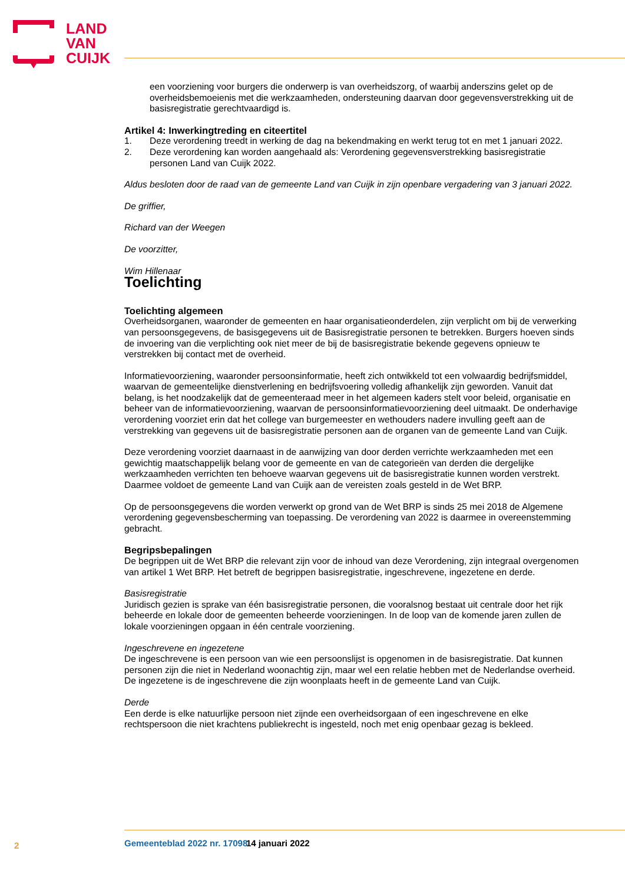LAND
VAN
CUIJK
een voorziening voor burgers die onderwerp is van overheidszorg, of waarbij anderszins gelet op de overheidsbemoeienis met die werkzaamheden, ondersteuning daarvan door gegevensverstrekking uit de basisregistratie gerechtvaardigd is.
Artikel 4: Inwerkingtreding en citeertitel
1. Deze verordening treedt in werking de dag na bekendmaking en werkt terug tot en met 1 januari 2022.
2. Deze verordening kan worden aangehaald als: Verordening gegevensverstrekking basisregistratie personen Land van Cuijk 2022.
Aldus besloten door de raad van de gemeente Land van Cuijk in zijn openbare vergadering van 3 januari 2022.
De griffier,
Richard van der Weegen
De voorzitter,
Wim Hillenaar
Toelichting
Toelichting algemeen
Overheidsorganen, waaronder de gemeenten en haar organisatieonderdelen, zijn verplicht om bij de verwerking van persoonsgegevens, de basisgegevens uit de Basisregistratie personen te betrekken. Burgers hoeven sinds de invoering van die verplichting ook niet meer de bij de basisregistratie bekende gegevens opnieuw te verstrekken bij contact met de overheid.
Informatievoorziening, waaronder persoonsinformatie, heeft zich ontwikkeld tot een volwaardig bedrijfsmiddel, waarvan de gemeentelijke dienstverlening en bedrijfsvoering volledig afhankelijk zijn geworden. Vanuit dat belang, is het noodzakelijk dat de gemeenteraad meer in het algemeen kaders stelt voor beleid, organisatie en beheer van de informatievoorziening, waarvan de persoonsinformatievoorziening deel uitmaakt. De onderhavige verordening voorziet erin dat het college van burgemeester en wethouders nadere invulling geeft aan de verstrekking van gegevens uit de basisregistratie personen aan de organen van de gemeente Land van Cuijk.
Deze verordening voorziet daarnaast in de aanwijzing van door derden verrichte werkzaamheden met een gewichtig maatschappelijk belang voor de gemeente en van de categorieën van derden die dergelijke werkzaamheden verrichten ten behoeve waarvan gegevens uit de basisregistratie kunnen worden verstrekt. Daarmee voldoet de gemeente Land van Cuijk aan de vereisten zoals gesteld in de Wet BRP.
Op de persoonsgegevens die worden verwerkt op grond van de Wet BRP is sinds 25 mei 2018 de Algemene verordening gegevensbescherming van toepassing. De verordening van 2022 is daarmee in overeenstemming gebracht.
Begripsbepalingen
De begrippen uit de Wet BRP die relevant zijn voor de inhoud van deze Verordening, zijn integraal overgenomen van artikel 1 Wet BRP. Het betreft de begrippen basisregistratie, ingeschrevene, ingezetene en derde.
Basisregistratie
Juridisch gezien is sprake van één basisregistratie personen, die vooralsnog bestaat uit centrale door het rijk beheerde en lokale door de gemeenten beheerde voorzieningen. In de loop van de komende jaren zullen de lokale voorzieningen opgaan in één centrale voorziening.
Ingeschrevene en ingezetene
De ingeschrevene is een persoon van wie een persoonslijst is opgenomen in de basisregistratie. Dat kunnen personen zijn die niet in Nederland woonachtig zijn, maar wel een relatie hebben met de Nederlandse overheid. De ingezetene is de ingeschrevene die zijn woonplaats heeft in de gemeente Land van Cuijk.
Derde
Een derde is elke natuurlijke persoon niet zijnde een overheidsorgaan of een ingeschrevene en elke rechtspersoon die niet krachtens publiekrecht is ingesteld, noch met enig openbaar gezag is bekleed.
2 Gemeenteblad 2022 nr. 17098 14 januari 2022